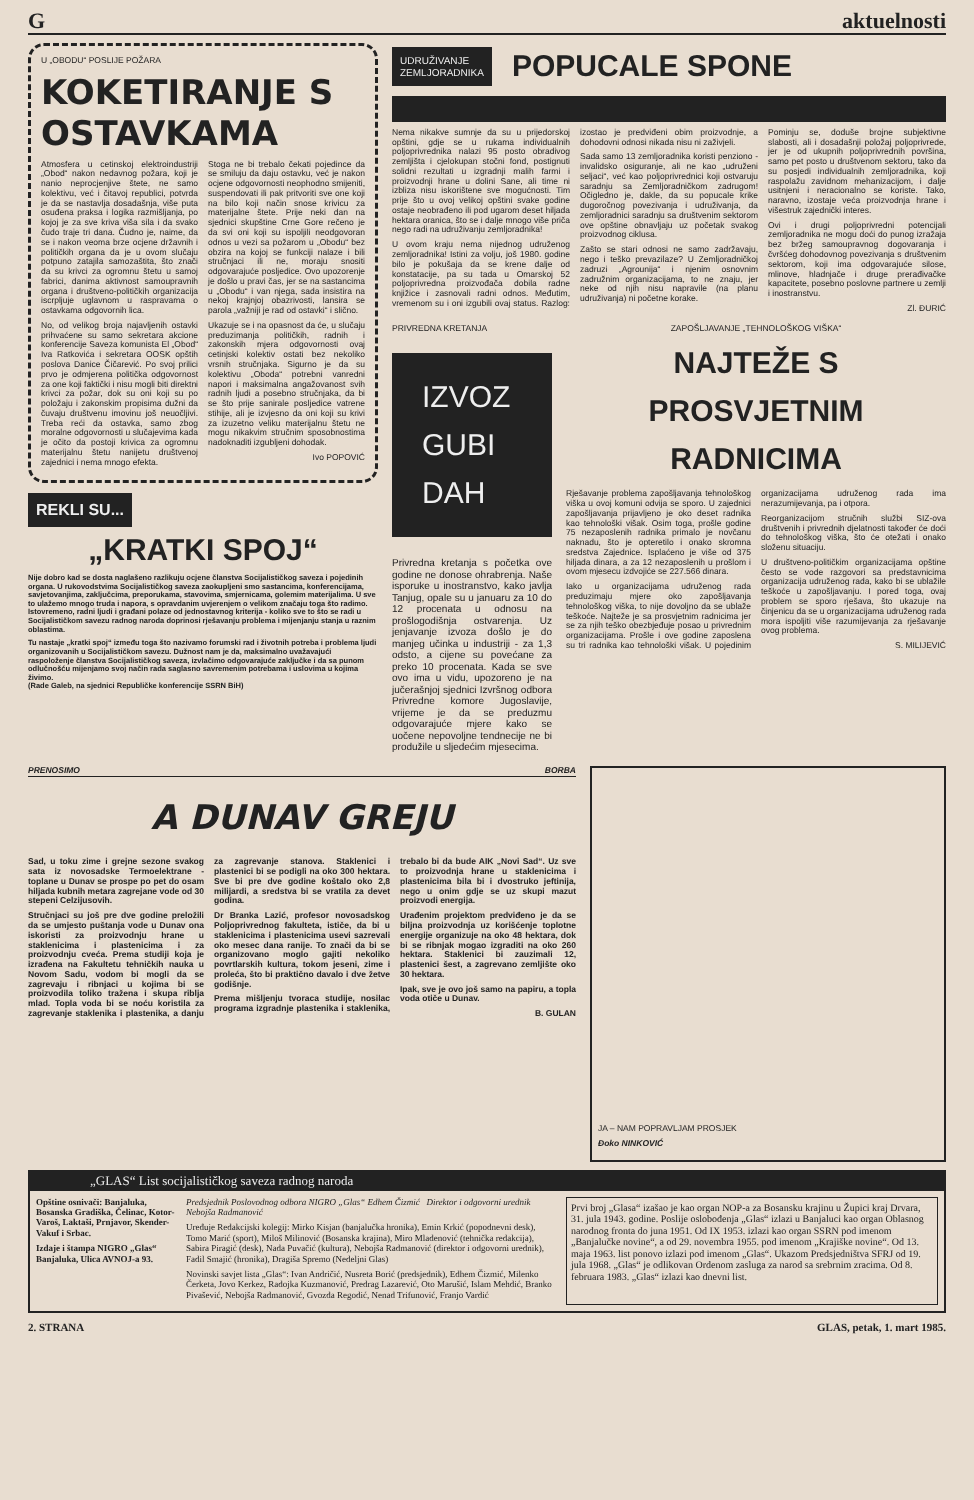Gaktuelnosti
U „OBODU“ POSLIJE POŽARA
KOKETIRANJE S OSTAVKAMA
Atmosfera u cetinskoj elektroindustriji „Obod“ nakon nedavnog požara, koji je nanio neprocjenjive štete, ne samo kolektivu, već i čitavoj republici, potvrda je da se nastavlja dosadašnja, više puta osuđena praksa i logika razmišljanja, po kojoj je za sve kriva viša sila i da svako čudo traje tri dana. Čudno je, naime, da se i nakon veoma brze ocjene državnih i političkih organa da je u ovom slučaju potpuno zatajila samozaštita, što znači da su krivci za ogromnu štetu u samoj fabrici, danima aktivnost samoupravnih organa i društveno-političkih organizacija iscrpljuje uglavnom u raspravama o ostavkama odgovornih lica.
No, od velikog broja najavljenih ostavki prihvaćene su samo sekretara akcione konferencije Saveza komunista El „Obod“ Iva Ratkovića i sekretara OOSK opštih poslova Danice Čičarević. Po svoj prilici prvo je odmjerena politička odgovornost za one koji faktički i nisu mogli biti direktni krivci za požar, dok su oni koji su po položaju i zakonskim propisima dužni da čuvaju društvenu imovinu još neuočljivi. Treba reći da ostavka, samo zbog moralne odgovornosti u slučajevima kada je očito da postoji krivica za ogromnu materijalnu štetu nanijetu društvenoj zajednici i nema mnogo efekta.
Stoga ne bi trebalo čekati pojedince da se smiluju da daju ostavku, već je nakon ocjene odgovornosti neophodno smijeniti, suspendovati ili pak pritvoriti sve one koji na bilo koji način snose krivicu za materijalne štete. Prije neki dan na sjednici skupštine Crne Gore rečeno je da svi oni koji su ispoljili neodgovoran odnos u vezi sa požarom u „Obodu“ bez obzira na kojoj se funkciji nalaze i bili stručnjaci ili ne, moraju snositi odgovarajuće posljedice. Ovo upozorenje je došlo u pravi čas, jer se na sastancima u „Obodu“ i van njega, sada insistira na nekoj krajnjoj obazrivosti, lansira se parola „važniji je rad od ostavki“ i slično.
Ukazuje se i na opasnost da će, u slučaju preduzimanja političkih, radnih i zakonskih mjera odgovornosti ovaj cetinjski kolektiv ostati bez nekoliko vrsnih stručnjaka. Sigurno je da su kolektivu „Oboda“ potrebni vanredni napori i maksimalna angažovanost svih radnih ljudi a posebno stručnjaka, da bi se što prije sanirale posljedice vatrene stihije, ali je izvjesno da oni koji su krivi za izuzetno veliku materijalnu štetu ne mogu nikakvim stručnim sposobnostima nadoknaditi izgubljeni dohodak.
Ivo POPOVIĆ
REKLI SU...
„KRATKI SPOJ“
Nije dobro kad se dosta naglašeno razlikuju ocjene članstva Socijalističkog saveza i pojedinih organa. U rukovodstvima Socijalističkog saveza zaokupljeni smo sastancima, konferencijama, savjetovanjima, zaključcima, preporukama, stavovima, smjernicama, golemim materijalima. U sve to ulažemo mnogo truda i napora, s opravdanim uvjerenjem o velikom značaju toga što radimo. Istovremeno, radni ljudi i građani polaze od jednostavnog kriterija - koliko sve to što se radi u Socijalističkom savezu radnog naroda doprinosi rješavanju problema i mijenjanju stanja u raznim oblastima.
Tu nastaje „kratki spoj“ između toga što nazivamo forumski rad i životnih potreba i problema ljudi organizovanih u Socijalističkom savezu. Dužnost nam je da, maksimalno uvažavajući raspoloženje članstva Socijalističkog saveza, izvlačimo odgovarajuće zaključke i da sa punom odlučnošću mijenjamo svoj način rada saglasno savremenim potrebama i uslovima u kojima živimo.
(Rade Galeb, na sjednici Republičke konferencije SSRN BiH)
UDRUŽIVANJE
ZEMLJORADNIKA
POPUCALE SPONE
Nema nikakve sumnje da su u prijedorskoj opštini, gdje se u rukama individualnih poljoprivrednika nalazi 95 posto obradivog zemljišta i cjelokupan stočni fond, postignuti solidni rezultati u izgradnji malih farmi i proizvodnji hrane u dolini Sane, ali time ni izbliza nisu iskorištene sve mogućnosti. Tim prije što u ovoj velikoj opštini svake godine ostaje neobrađeno ili pod ugarom deset hiljada hektara oranica, što se i dalje mnogo više priča nego radi na udruživanju zemljoradnika!
U ovom kraju nema nijednog udruženog zemljoradnika! Istini za volju, još 1980. godine bilo je pokušaja da se krene dalje od konstatacije, pa su tada u Omarskoj 52 poljoprivredna proizvođača dobila radne knjižice i zasnovali radni odnos. Međutim, vremenom su i oni izgubili ovaj status. Razlog: izostao je predviđeni obim proizvodnje, a dohodovni odnosi nikada nisu ni zaživjeli.
Sada samo 13 zemljoradnika koristi penziono - invalidsko osiguranje, ali ne kao „udruženi seljaci“, već kao poljoprivrednici koji ostvaruju saradnju sa Zemljoradničkom zadrugom! Očigledno je, dakle, da su popucale krike dugoročnog povezivanja i udruživanja, da zemljoradnici saradnju sa društvenim sektorom ove opštine obnavljaju uz početak svakog proizvodnog ciklusa.
Zašto se stari odnosi ne samo zadržavaju, nego i teško prevazilaze? U Zemljoradničkoj zadruzi „Agrounija“ i njenim osnovnim zadružnim organizacijama, to ne znaju, jer neke od njih nisu napravile (na planu udruživanja) ni početne korake.
Pominju se, doduše brojne subjektivne slabosti, ali i dosadašnji položaj poljoprivrede, jer je od ukupnih poljoprivrednih površina, samo pet posto u društvenom sektoru, tako da su posjedi individualnih zemljoradnika, koji raspolažu zavidnom mehanizacijom, i dalje usitnjeni i neracionalno se koriste. Tako, naravno, izostaje veća proizvodnja hrane i višestruk zajednički interes.
Ovi i drugi poljoprivredni potencijali zemljoradnika ne mogu doći do punog izražaja bez bržeg samoupravnog dogovaranja i čvršćeg dohodovnog povezivanja s društvenim sektorom, koji ima odgovarajuće silose, mlinove, hladnjače i druge prerađivačke kapacitete, posebno poslovne partnere u zemlji i inostranstvu.
Zl. ĐURIĆ
PRIVREDNA KRETANJA
IZVOZ
GUBI
DAH
Privredna kretanja s početka ove godine ne donose ohrabrenja. Naše isporuke u inostranstvo, kako javlja Tanjug, opale su u januaru za 10 do 12 procenata u odnosu na prošlogodišnja ostvarenja. Uz jenjavanje izvoza došlo je do manjeg učinka u industriji - za 1,3 odsto, a cijene su povećane za preko 10 procenata. Kada se sve ovo ima u vidu, upozoreno je na jučerašnjoj sjednici Izvršnog odbora Privredne komore Jugoslavije, vrijeme je da se preduzmu odgovarajuće mjere kako se uočene nepovoljne tendnecije ne bi produžile u sljedećim mjesecima.
ZAPOŠLJAVANJE „TEHNOLOŠKOG VIŠKA“
NAJTEŽE S PROSVJETNIM RADNICIMA
Rješavanje problema zapošljavanja tehnološkog viška u ovoj komuni odvija se sporo. U zajednici zapošljavanja prijavljeno je oko deset radnika kao tehnološki višak. Osim toga, prošle godine 75 nezaposlenih radnika primalo je novčanu naknadu, što je opteretilo i onako skromna sredstva Zajednice. Isplaćeno je više od 375 hiljada dinara, a za 12 nezaposlenih u prošlom i ovom mjesecu izdvojiće se 227.566 dinara.
Iako u organizacijama udruženog rada preduzimaju mjere oko zapošljavanja tehnološkog viška, to nije dovoljno da se ublaže teškoće. Najteže je sa prosvjetnim radnicima jer se za njih teško obezbjeđuje posao u privrednim organizacijama. Prošle i ove godine zaposlena su tri radnika kao tehnološki višak. U pojedinim organizacijama udruženog rada ima nerazumijevanja, pa i otpora.
Reorganizacijom stručnih službi SIZ-ova društvenih i privrednih djelatnosti također će doći do tehnološkog viška, što će otežati i onako složenu situaciju.
U društveno-političkim organizacijama opštine često se vode razgovori sa predstavnicima organizacija udruženog rada, kako bi se ublažile teškoće u zapošljavanju. I pored toga, ovaj problem se sporo rješava, što ukazuje na činjenicu da se u organizacijama udruženog rada mora ispoljiti više razumijevanja za rješavanje ovog problema.
S. MILIJEVIĆ
PRENOSIMO BORBA
A DUNAV GREJU
Sad, u toku zime i grejne sezone svakog sata iz novosadske Termoelektrane - toplane u Dunav se prospe po pet do osam hiljada kubnih metara zagrejane vode od 30 stepeni Celzijusovih.
Stručnjaci su još pre dve godine preložili da se umjesto puštanja vode u Dunav ona iskoristi za proizvodnju hrane u staklenicima i plastenicima i za proizvodnju cveća. Prema studiji koja je izrađena na Fakultetu tehničkih nauka u Novom Sadu, vodom bi mogli da se zagrevaju i ribnjaci u kojima bi se proizvodila toliko tražena i skupa riblja mlad. Topla voda bi se noću koristila za zagrevanje staklenika i plastenika, a danju za zagrevanje stanova. Staklenici i plastenici bi se podigli na oko 300 hektara. Sve bi pre dve godine koštalo oko 2,8 milijardi, a sredstva bi se vratila za devet godina.
Dr Branka Lazić, profesor novosadskog Poljoprivrednog fakulteta, ističe, da bi u staklenicima i plastenicima usevi sazrevali oko mesec dana ranije. To znači da bi se organizovano moglo gajiti nekoliko povrtlarskih kultura, tokom jeseni, zime i proleća, što bi praktično davalo i dve žetve godišnje.
Prema mišljenju tvoraca studije, nosilac programa izgradnje plastenika i staklenika, trebalo bi da bude AIK „Novi Sad“. Uz sve to proizvodnja hrane u staklenicima i plastenicima bila bi i dvostruko jeftinija, nego u onim gdje se uz skupi mazut proizvodi energija.
Urađenim projektom predviđeno je da se biljna proizvodnja uz korišćenje toplotne energije organizuje na oko 48 hektara, dok bi se ribnjak mogao izgraditi na oko 260 hektara. Staklenici bi zauzimali 12, plastenici šest, a zagrevano zemljište oko 30 hektara.
Ipak, sve je ovo još samo na papiru, a topla voda otiče u Dunav.
B. GULAN
JA – NAM POPRAVLJAM PROSJEK
Đoko NINKOVIĆ
„GLAS“ List socijalističkog saveza radnog naroda
Opštine osnivači: Banjaluka, Bosanska Gradiška, Čelinac, Kotor-Varoš, Laktaši, Prnjavor, Skender-Vakuf i Srbac.
Izdaje i štampa NIGRO „Glas“ Banjaluka, Ulica AVNOJ-a 93.
Predsjednik Poslovodnog odbora NIGRO „Glas“ Edhem Čizmić Direktor i odgovorni urednik Nebojša Radmanović
Uređuje Redakcijski kolegij: Mirko Kisjan (banjalučka hronika), Emin Krkić (popodnevni desk), Tomo Marić (sport), Miloš Milinović (Bosanska krajina), Miro Mladenović (tehnička redakcija), Sabira Piragić (desk), Nada Puvačić (kultura), Nebojša Radmanović (direktor i odgovorni urednik), Fadil Smajić (hronika), Dragiša Spremo (Nedeljni Glas)
Novinski savjet lista „Glas“: Ivan Andričić, Nusreta Borić (predsjednik), Edhem Čizmić, Milenko Čerketa, Jovo Kerkez, Radojka Kuzmanović, Predrag Lazarević, Oto Marušić, Islam Mehdić, Branko Pivašević, Nebojša Radmanović, Gvozda Regodić, Nenad Trifunović, Franjo Vardić
Prvi broj „Glasa“ izašao je kao organ NOP-a za Bosansku krajinu u Župici kraj Drvara, 31. jula 1943. godine. Poslije oslobođenja „Glas“ izlazi u Banjaluci kao organ Oblasnog narodnog fronta do juna 1951. Od IX 1953. izlazi kao organ SSRN pod imenom „Banjalučke novine“, a od 29. novembra 1955. pod imenom „Krajiške novine“. Od 13. maja 1963. list ponovo izlazi pod imenom „Glas“. Ukazom Predsjedništva SFRJ od 19. jula 1968. „Glas“ je odlikovan Ordenom zasluga za narod sa srebrnim zracima. Od 8. februara 1983. „Glas“ izlazi kao dnevni list.
2. STRANA GLAS, petak, 1. mart 1985.